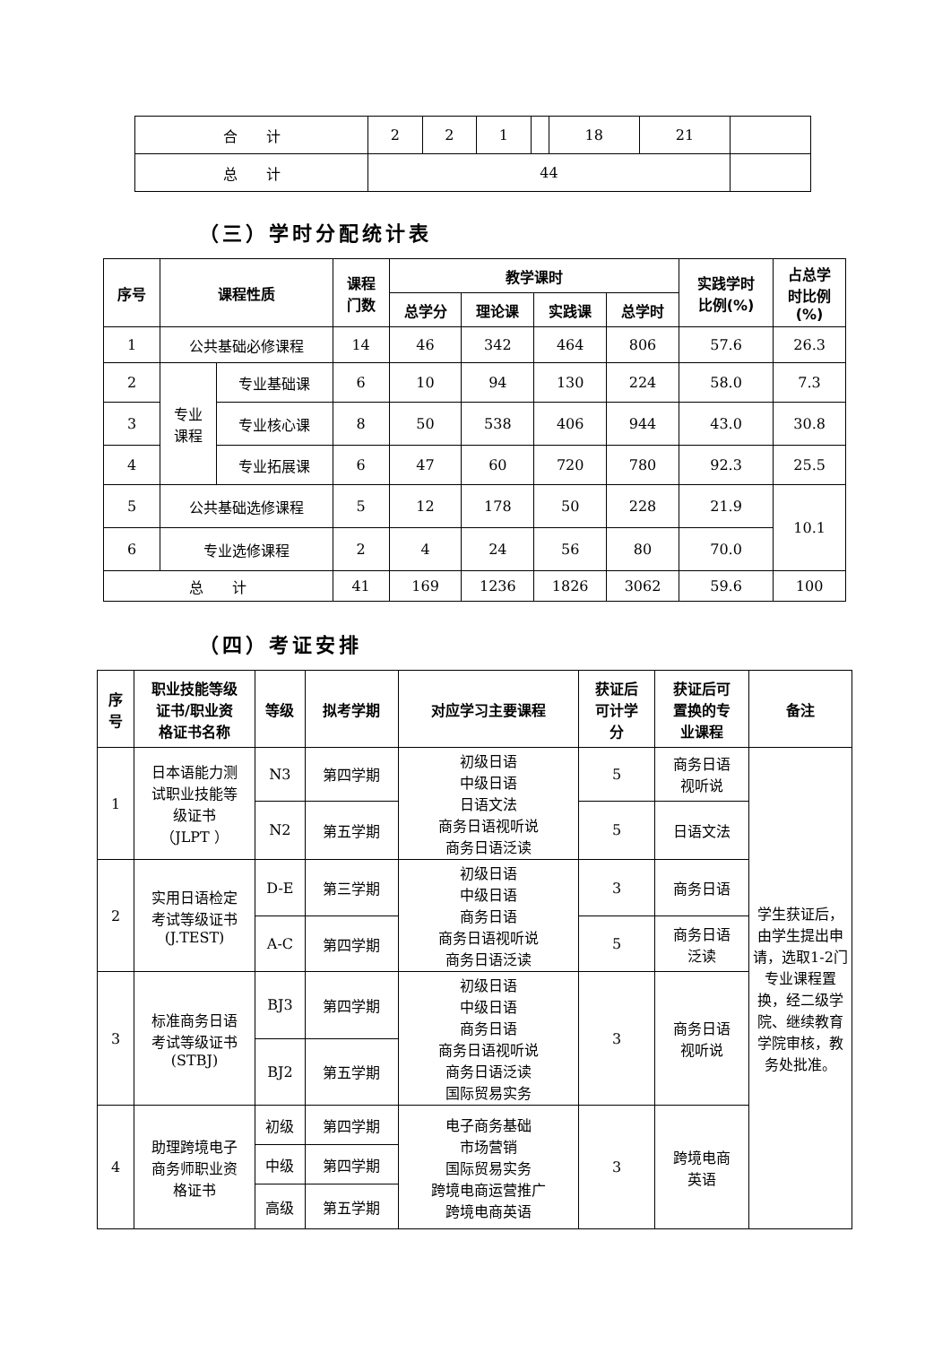| 合 计 | 2 | 2 | 1 | | 18 | 21 | |
| 总 计 | 44 | | | | | | |
（三）学时分配统计表
| 序号 | 课程性质 | | 课程 门数 | 教学课时 | | | | 实践学时 比例(%) | 占总学 时比例 (%) |
| --- | --- | --- | --- | --- | --- | --- | --- | --- | --- |
| | | | | 总学分 | 理论课 | 实践课 | 总学时 | | |
| 1 | 公共基础必修课程 | | 14 | 46 | 342 | 464 | 806 | 57.6 | 26.3 |
| 2 | 专业 课程 | 专业基础课 | 6 | 10 | 94 | 130 | 224 | 58.0 | 7.3 |
| 3 | | 专业核心课 | 8 | 50 | 538 | 406 | 944 | 43.0 | 30.8 |
| 4 | | 专业拓展课 | 6 | 47 | 60 | 720 | 780 | 92.3 | 25.5 |
| 5 | 公共基础选修课程 | | 5 | 12 | 178 | 50 | 228 | 21.9 | 10.1 |
| 6 | 专业选修课程 | | 2 | 4 | 24 | 56 | 80 | 70.0 | |
| 总 计 | | | 41 | 169 | 1236 | 1826 | 3062 | 59.6 | 100 |
（四）考证安排
| 序 号 | 职业技能等级 证书/职业资 格证书名称 | 等级 | 拟考学期 | 对应学习主要课程 | 获证后 可计学 分 | 获证后可 置换的专 业课程 | 备注 |
| --- | --- | --- | --- | --- | --- | --- | --- |
| 1 | 日本语能力测 试职业技能等 级证书 （JLPT ） | N3 | 第四学期 | 初级日语 中级日语 日语文法 商务日语视听说 商务日语泛读 | 5 | 商务日语 视听说 | 学生获证后，由学生提出申请，选取1-2门专业课程置换，经二级学院、继续教育学院审核，教务处批准。 |
| | | N2 | 第五学期 | | 5 | 日语文法 | |
| 2 | 实用日语检定 考试等级证书 (J.TEST) | D-E | 第三学期 | 初级日语 中级日语 商务日语 商务日语视听说 商务日语泛读 | 3 | 商务日语 | |
| | | A-C | 第四学期 | | 5 | 商务日语 泛读 | |
| 3 | 标准商务日语 考试等级证书 (STBJ) | BJ3 | 第四学期 | 初级日语 中级日语 商务日语 商务日语视听说 商务日语泛读 国际贸易实务 | 3 | 商务日语 视听说 | |
| | | BJ2 | 第五学期 | | | | |
| 4 | 助理跨境电子 商务师职业资 格证书 | 初级 | 第四学期 | 电子商务基础 市场营销 国际贸易实务 跨境电商运营推广 跨境电商英语 | 3 | 跨境电商 英语 | |
| | | 中级 | 第四学期 | | | | |
| | | 高级 | 第五学期 | | | | |